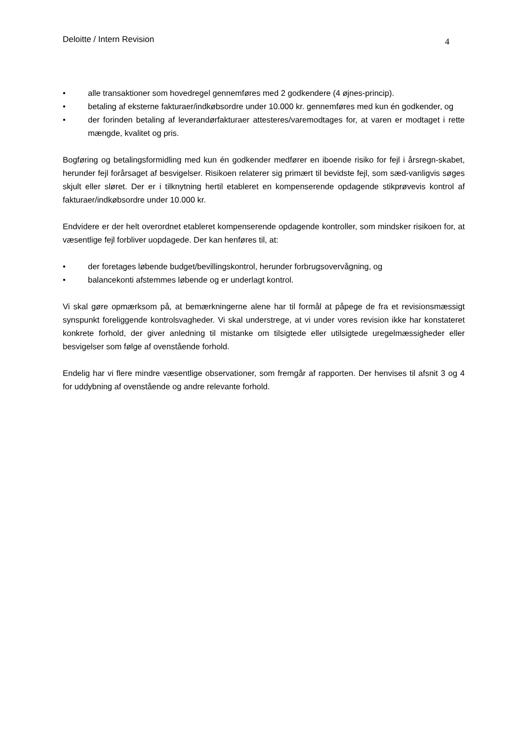Deloitte / Intern Revision 4
• alle transaktioner som hovedregel gennemføres med 2 godkendere (4 øjnes-princip).
• betaling af eksterne fakturaer/indkøbsordre under 10.000 kr. gennemføres med kun én godkender, og
• der forinden betaling af leverandørfakturaer attesteres/varemodtages for, at varen er modtaget i rette mængde, kvalitet og pris.
Bogføring og betalingsformidling med kun én godkender medfører en iboende risiko for fejl i årsregn-skabet, herunder fejl forårsaget af besvigelser. Risikoen relaterer sig primært til bevidste fejl, som sæd-vanligvis søges skjult eller sløret. Der er i tilknytning hertil etableret en kompenserende opdagende stikprøvevis kontrol af fakturaer/indkøbsordre under 10.000 kr.
Endvidere er der helt overordnet etableret kompenserende opdagende kontroller, som mindsker risikoen for, at væsentlige fejl forbliver uopdagede. Der kan henføres til, at:
• der foretages løbende budget/bevillingskontrol, herunder forbrugsovervågning, og
• balancekonti afstemmes løbende og er underlagt kontrol.
Vi skal gøre opmærksom på, at bemærkningerne alene har til formål at påpege de fra et revisionsmæssigt synspunkt foreliggende kontrolsvagheder. Vi skal understrege, at vi under vores revision ikke har konstateret konkrete forhold, der giver anledning til mistanke om tilsigtede eller utilsigtede uregelmæssigheder eller besvigelser som følge af ovenstående forhold.
Endelig har vi flere mindre væsentlige observationer, som fremgår af rapporten. Der henvises til afsnit 3 og 4 for uddybning af ovenstående og andre relevante forhold.